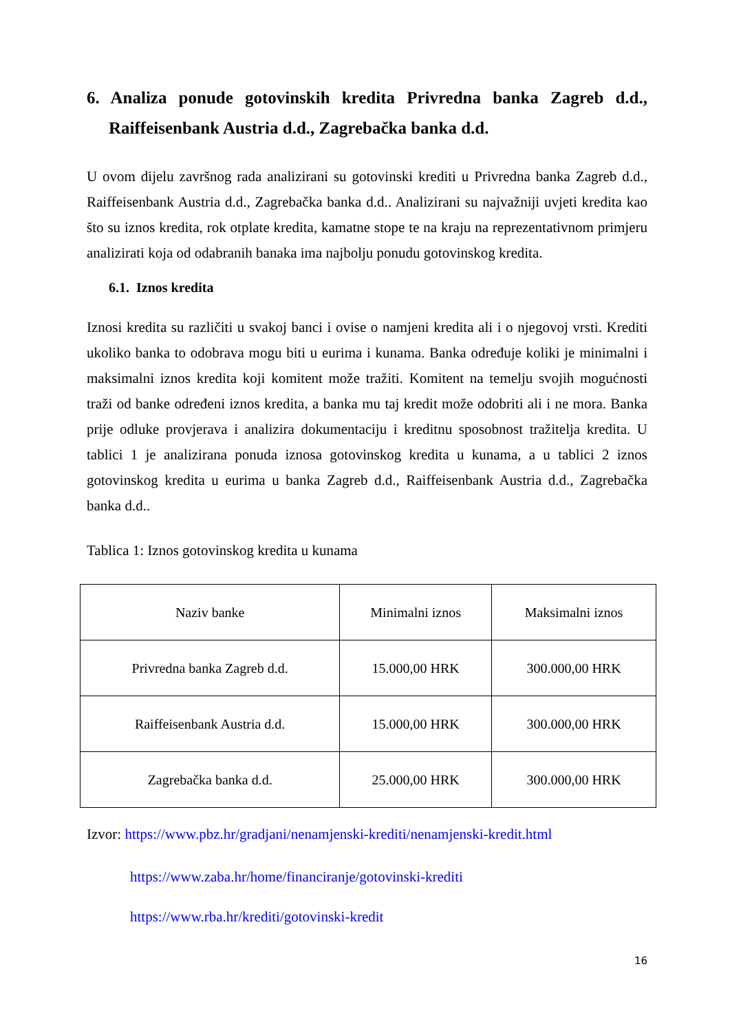6. Analiza ponude gotovinskih kredita Privredna banka Zagreb d.d., Raiffeisenbank Austria d.d., Zagrebačka banka d.d.
U ovom dijelu završnog rada analizirani su gotovinski krediti u Privredna banka Zagreb d.d., Raiffeisenbank Austria d.d., Zagrebačka banka d.d.. Analizirani su najvažniji uvjeti kredita kao što su iznos kredita, rok otplate kredita, kamatne stope te na kraju na reprezentativnom primjeru analizirati koja od odabranih banaka ima najbolju ponudu gotovinskog kredita.
6.1. Iznos kredita
Iznosi kredita su različiti u svakoj banci i ovise o namjeni kredita ali i o njegovoj vrsti. Krediti ukoliko banka to odobrava mogu biti u eurima i kunama. Banka određuje koliki je minimalni i maksimalni iznos kredita koji komitent može tražiti. Komitent na temelju svojih mogućnosti traži od banke određeni iznos kredita, a banka mu taj kredit može odobriti ali i ne mora. Banka prije odluke provjerava i analizira dokumentaciju i kreditnu sposobnost tražitelja kredita. U tablici 1 je analizirana ponuda iznosa gotovinskog kredita u kunama, a u tablici 2 iznos gotovinskog kredita u eurima u banka Zagreb d.d., Raiffeisenbank Austria d.d., Zagrebačka banka d.d..
Tablica 1: Iznos gotovinskog kredita u kunama
| Naziv banke | Minimalni iznos | Maksimalni iznos |
| --- | --- | --- |
| Privredna banka Zagreb d.d. | 15.000,00 HRK | 300.000,00 HRK |
| Raiffeisenbank Austria d.d. | 15.000,00 HRK | 300.000,00 HRK |
| Zagrebačka banka d.d. | 25.000,00 HRK | 300.000,00 HRK |
Izvor: https://www.pbz.hr/gradjani/nenamjenski-krediti/nenamjenski-kredit.html
https://www.zaba.hr/home/financiranje/gotovinski-krediti
https://www.rba.hr/krediti/gotovinski-kredit
16